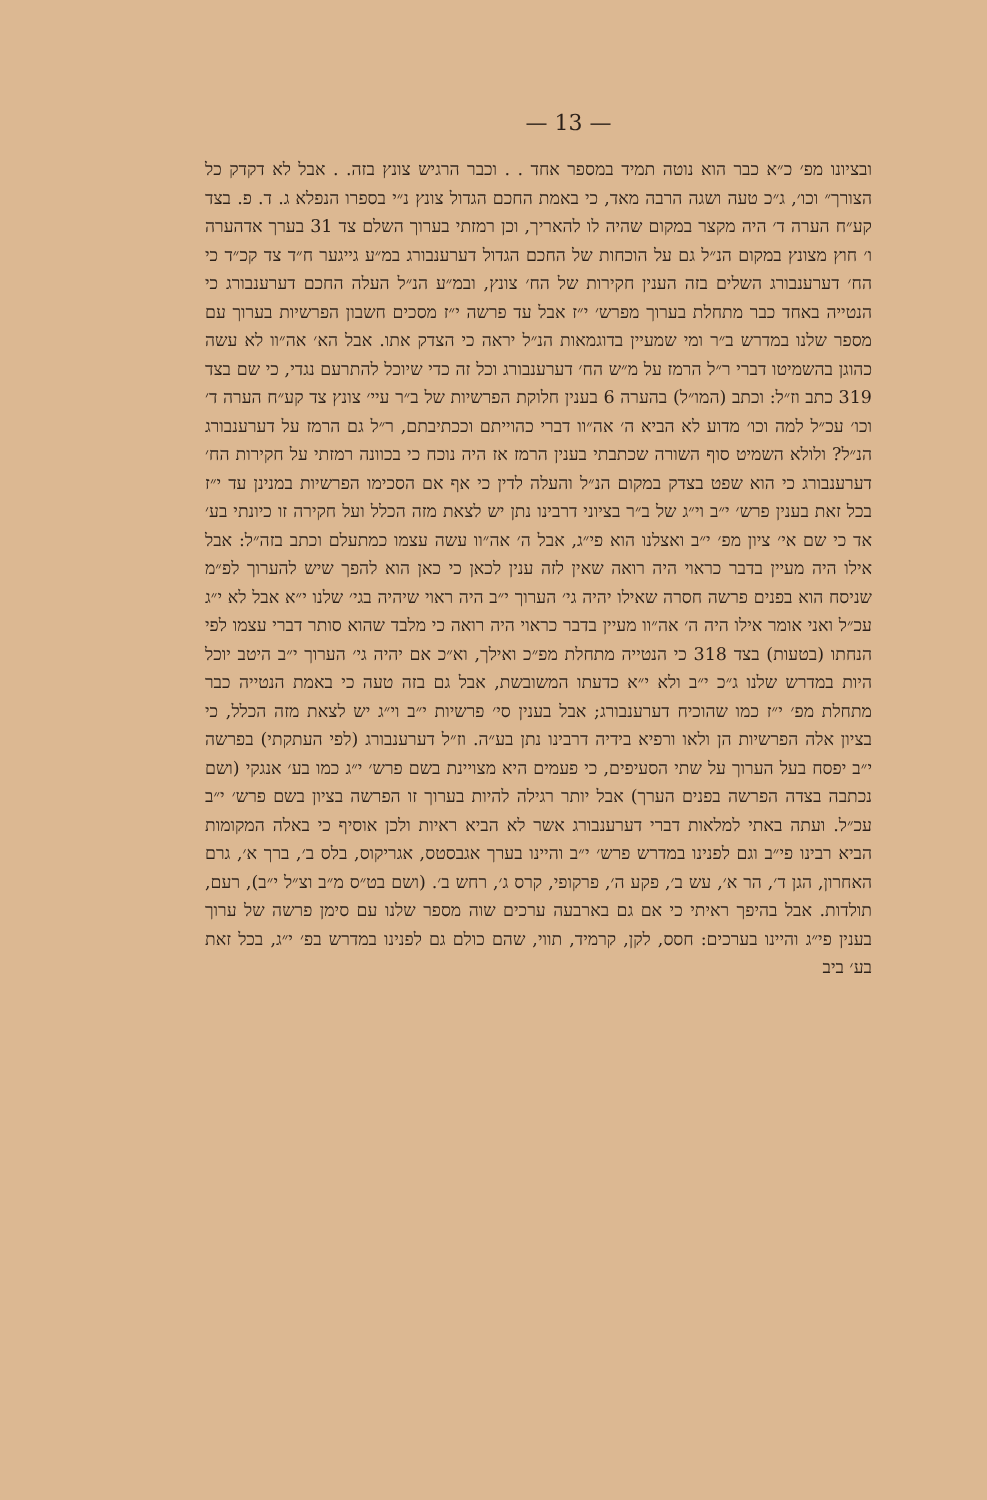— 13 —
ובציונו מפ׳ כ״א כבר הוא נוטה תמיד במספר אחד . . וכבר הרגיש צונץ בזה. . אבל לא דקדק כל הצורך״ וכו׳, ג״כ טעה ושגה הרבה מאד, כי באמת החכם הגדול צונץ נ״י בספרו הנפלא ג. ד. פ. בצד קע״ח הערה ד׳ היה מקצר במקום שהיה לו להאריך, וכן רמזתי בערוך השלם צד 31 בערך אדהערה ו׳ חוץ מצונץ במקום הנ״ל גם על הוכחות של החכם הגדול דערענבורג במ״ע גייגער ח״ד צד קכ״ד כי הח׳ דערענבורג השלים בזה הענין חקירות של הח׳ צונץ, ובמ״ע הנ״ל העלה החכם דערענבורג כי הנטייה באחד כבר מתחלת בערוך מפרש׳ י״ז אבל עד פרשה י״ז מסכים חשבון הפרשיות בערוך עם מספר שלנו במדרש ב״ר ומי שמעיין בדוגמאות הנ״ל יראה כי הצדק אתו. אבל הא׳ אה״וו לא עשה כהוגן בהשמיטו דברי ר״ל הרמז על מ״ש הח׳ דערענבורג וכל זה כדי שיוכל להתרעם נגדי, כי שם בצד 319 כתב וז״ל: וכתב (המו״ל) בהערה 6 בענין חלוקת הפרשיות של ב״ר עיי׳ צונץ צד קע״ח הערה ד׳ וכו׳ עכ״ל למה וכו׳ מדוע לא הביא ה׳ אה״וו דברי כהוייתם וככתיבתם, ר״ל גם הרמז על דערענבורג הנ״ל? ולולא השמיט סוף השורה שכתבתי בענין הרמז אז היה נוכח כי בכוונה רמזתי על חקירות הח׳ דערענבורג כי הוא שפט בצדק במקום הנ״ל והעלה לדין כי אף אם הסכימו הפרשיות במנינן עד י״ז בכל זאת בענין פרש׳ י״ב וי״ג של ב״ר בציוני דרבינו נתן יש לצאת מזה הכלל ועל חקירה זו כיונתי בע׳ אד כי שם אי׳ ציון מפ׳ י״ב ואצלנו הוא פי״ג, אבל ה׳ אה״וו עשה עצמו כמתעלם וכתב בזה״ל: אבל אילו היה מעיין בדבר כראוי היה רואה שאין לזה ענין לכאן כי כאן הוא להפך שיש להערוך לפ״מ שניסח הוא בפנים פרשה חסרה שאילו יהיה גי׳ הערוך י״ב היה ראוי שיהיה בגי׳ שלנו י״א אבל לא י״ג עכ״ל ואני אומר אילו היה ה׳ אה״וו מעיין בדבר כראוי היה רואה כי מלבד שהוא סותר דברי עצמו לפי הנחתו (בטעות) בצד 318 כי הנטייה מתחלת מפ״כ ואילך, וא״כ אם יהיה גי׳ הערוך י״ב היטב יוכל היות במדרש שלנו ג״כ י״ב ולא י״א כדעתו המשובשת, אבל גם בזה טעה כי באמת הנטייה כבר מתחלת מפ׳ י״ז כמו שהוכיח דערענבורג; אבל בענין סי׳ פרשיות י״ב וי״ג יש לצאת מזה הכלל, כי בציון אלה הפרשיות הן ולאו ורפיא בידיה דרבינו נתן בע״ה. וז״ל דערענבורג (לפי העתקתי) בפרשה י״ב יפסח בעל הערוך על שתי הסעיפים, כי פעמים היא מצויינת בשם פרש׳ י״ג כמו בע׳ אנגקי (ושם נכתבה בצדה הפרשה בפנים הערך) אבל יותר רגילה להיות בערוך זו הפרשה בציון בשם פרש׳ י״ב עכ״ל. ועתה באתי למלאות דברי דערענבורג אשר לא הביא ראיות ולכן אוסיף כי באלה המקומות הביא רבינו פי״ב וגם לפנינו במדרש פרש׳ י״ב והיינו בערך אגבסטס, אגריקוס, בלס ב׳, ברך א׳, גרם האחרון, הגן ד׳, הר א׳, עש ב׳, פקע ה׳, פרקופי, קרס ג׳, רחש ב׳. (ושם בט״ס מ״ב וצ״ל י״ב), רעם, תולדות. אבל בהיפך ראיתי כי אם גם בארבעה ערכים שוה מספר שלנו עם סימן פרשה של ערוך בענין פי״ג והיינו בערכים: חסס, לקן, קרמיד, תווי, שהם כולם גם לפנינו במדרש בפ׳ י״ג, בכל זאת בע׳ ביב